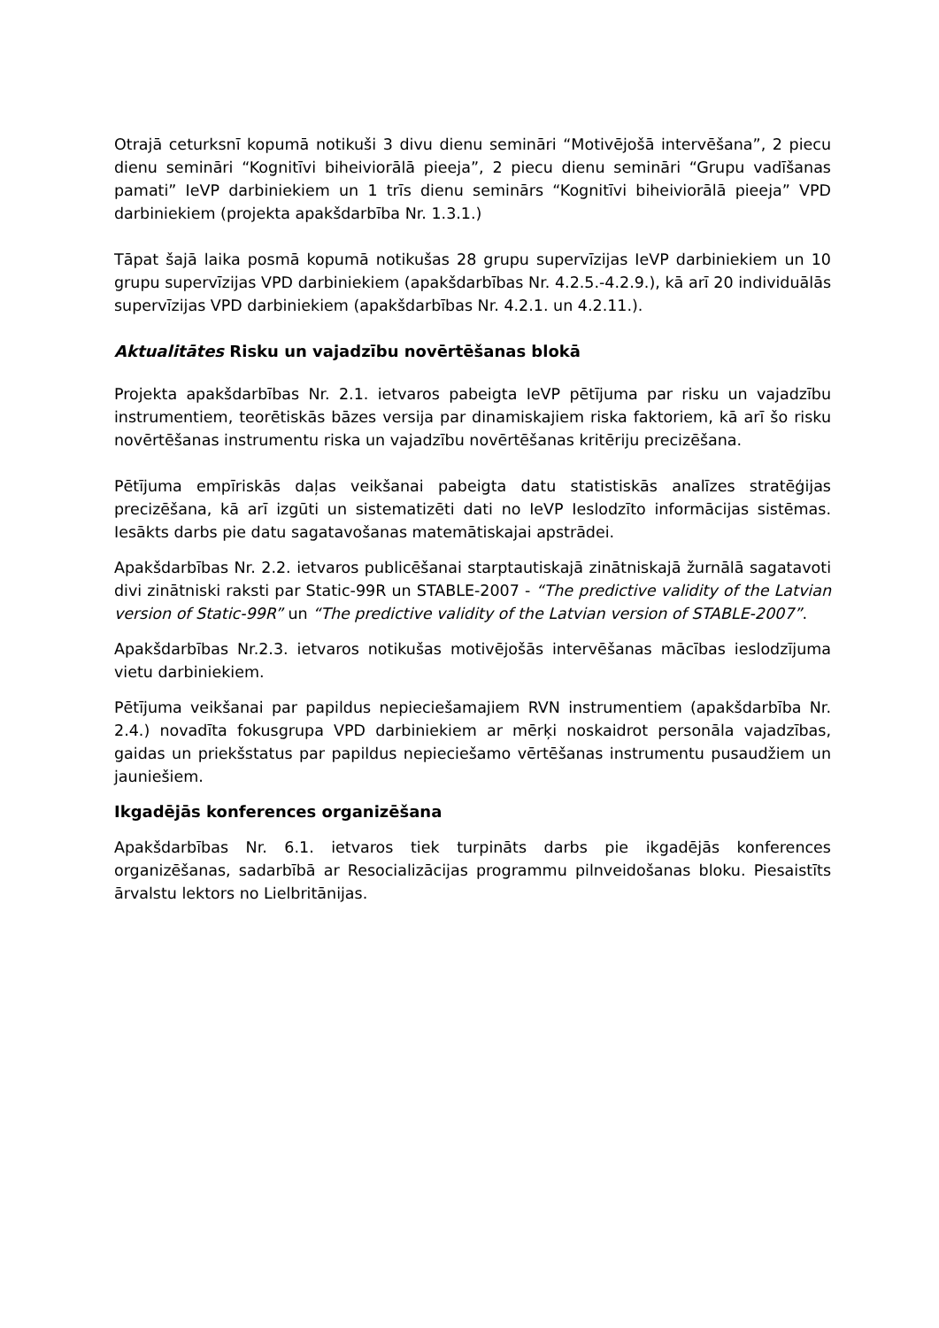Otrajā ceturksnī kopumā notikuši 3 divu dienu semināri “Motivējošā intervēšana”, 2 piecu dienu semināri “Kognitīvi biheiviorālā pieeja”, 2 piecu dienu semināri “Grupu vadīšanas pamati” IeVP darbiniekiem un 1 trīs dienu seminārs “Kognitīvi biheiviorālā pieeja” VPD darbiniekiem (projekta apakšdarbība Nr. 1.3.1.)
Tāpat šajā laika posmā kopumā notikušas 28 grupu supervīzijas IeVP darbiniekiem un 10 grupu supervīzijas VPD darbiniekiem (apakšdarbības Nr. 4.2.5.-4.2.9.), kā arī 20 individuālās supervīzijas VPD darbiniekiem (apakšdarbības Nr. 4.2.1. un 4.2.11.).
Aktualitātes Risku un vajadzību novērtēšanas blokā
Projekta apakšdarbības Nr. 2.1. ietvaros pabeigta IeVP pētījuma par risku un vajadzību instrumentiem, teorētiskās bāzes versija par dinamiskajiem riska faktoriem, kā arī šo risku novērtēšanas instrumentu riska un vajadzību novērtēšanas kritēriju precizēšana.
Pētījuma empīriskās daļas veikšanai pabeigta datu statistiskās analīzes stratēģijas precizēšana, kā arī izgūti un sistematizēti dati no IeVP Ieslodzīto informācijas sistēmas. Iesākts darbs pie datu sagatavošanas matemātiskajai apstrādei.
Apakšdarbības Nr. 2.2. ietvaros publicēšanai starptautiskajā zinātniskajā žurnālā sagatavoti divi zinātniski raksti par Static-99R un STABLE-2007 - “The predictive validity of the Latvian version of Static-99R” un “The predictive validity of the Latvian version of STABLE-2007”.
Apakšdarbības Nr.2.3. ietvaros notikušas motivējošās intervēšanas mācības ieslodzījuma vietu darbiniekiem.
Pētījuma veikšanai par papildus nepieciešamajiem RVN instrumentiem (apakšdarbība Nr. 2.4.) novadīta fokusgrupa VPD darbiniekiem ar mērķi noskaidrot personāla vajadzības, gaidas un priekšstatus par papildus nepieciešamo vērtēšanas instrumentu pusaudžiem un jauniešiem.
Ikgadējās konferences organizēšana
Apakšdarbības Nr. 6.1. ietvaros tiek turpināts darbs pie ikgadējās konferences organizēšanas, sadarbībā ar Resocializācijas programmu pilnveidošanas bloku. Piesaistīts ārvalstu lektors no Lielbritānijas.